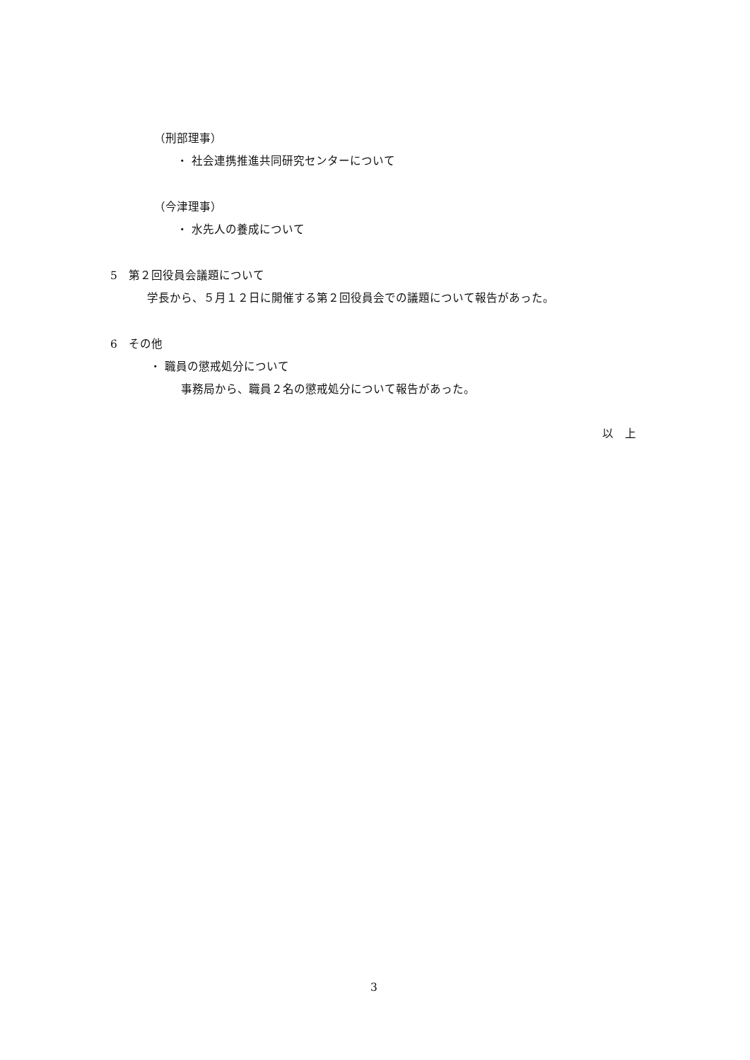（刑部理事）
・ 社会連携推進共同研究センターについて
（今津理事）
・ 水先人の養成について
5　第２回役員会議題について
学長から、５月１２日に開催する第２回役員会での議題について報告があった。
6　その他
・ 職員の懲戒処分について
事務局から、職員２名の懲戒処分について報告があった。
以　上
3